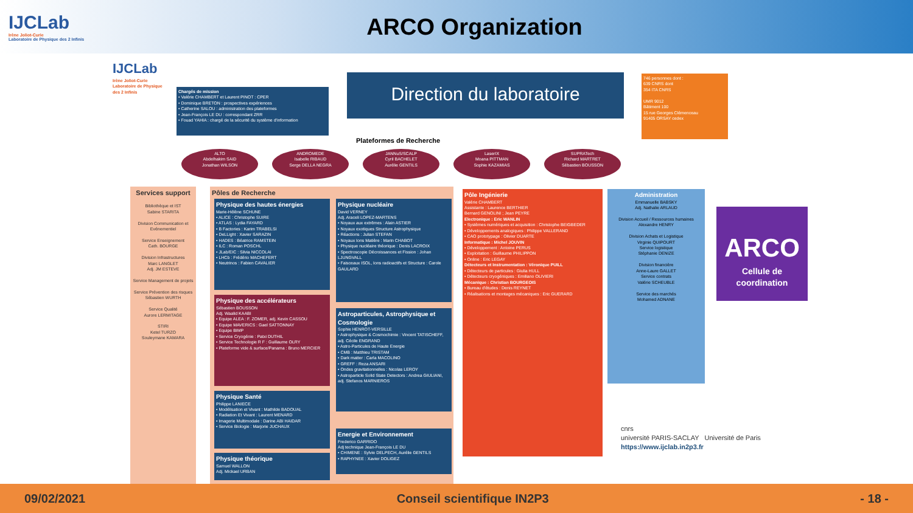IJCLab
Irène Joliot-Curie
Laboratoire de Physique des 2 Infinis
ARCO Organization
IJCLab
Irène Joliot-Curie
Laboratoire de Physique des 2 Infinis
Chargés de mission
• Valérie CHAMBERT et Laurent PINOT : CPER
• Dominique BRETON : prospectives expériences
• Catherine SALOU : administration des plateformes
• Jean-François LE DU : correspondant ZRR
• Fouad YAHIA : chargé de la sécurité du système d'information
Direction du laboratoire
746 personnes dont :
639 CNRS dont
354 ITA CNRS
UMR 9012
Bâtiment 100
15 rue Georges Clémenceau
91405 ORSAY cedex
Plateformes de Recherche
ALTO
Abdelhakim SAID
Jonathan WILSON
ANDROMEDE
Isabelle RIBAUD
Serge DELLA NEGRA
JANNuS/SCALP
Cyril BACHELET
Aurélie GENTILS
LaserIX
Moana PITTMAN
Sophie KAZAMIAS
SUPRATech
Richard MARTRET
Sébastien BOUSSON
Services support
Bibliothèque et IST
Sabine STARITA
Division Communication et Evénementiel
Service Enseignement
Cath. BOURGE
Division Infrastructures
Marc LANGLET
Adj. JM ESTEVE
Service Management de projets
Service Prévention des risques
Sébastien WURTH
Service Qualité
Aurore LERMITAGE
STIRI
Ketel TURZO
Souleymane KAMARA
Pôles de Recherche
Physique des hautes énergies
Marie-Hélène SCHUNE
• ALICE : Christophe SUIRE
• ATLAS : Lydia FAYARD
• B Factories : Karim TRABELSI
• DeLLight : Xavier SARAZIN
• HADES : Béatrice RAMSTEIN
• ILC : Roman POSCHL
• JLab/EIC : Silvia NICCOLAI
• LHCb : Frédério MACHEFERT
• Neutrinos : Fabien CAVALIER
Physique nucléaire
David VERNEY
Adj. Araceli LOPEZ-MARTENS
• Noyaux aux extrêmes : Alain ASTIER
• Noyaux exotiques Structure Astrophysique
• Réactions : Julian STEFAN
• Noyaux Ions Matière : Marin CHABOT
• Physique nucléaire théorique : Denis LACROIX
• Spectroscopie Décroissances et Fission : Johan LJUNGVALL
• Faisceaux ISOL, Ions radioactifs et Structure : Carole GAULARD
Physique des accélérateurs
Sébastien BOUSSON
Adj. Waalid KAABI
• Equipe ALEA : F. ZOMER, adj. Kevin CASSOU
• Equipe MAVERICS : Gael SATTONNAY
• Equipe BIMP
• Service Cryogénie : Patxi DUTHIL
• Service Technologie R F : Guillaume OLRY
• Plateforme vide & surface/Panama : Bruno MERCIER
Astroparticules, Astrophysique et Cosmologie
Sophie HENROT-VERSILLE
• Astrophysique & Cosmochimie : Vincent TATISCHEFF, adj. Cécile ENGRAND
• Astro-Particules de Haute Energie
• CMB : Matthieu TRISTAM
• Dark matter : Carla MACOLINO
• GREFF : Reza ANSARI
• Ondes gravitationnelles : Nicolas LEROY
• Astroparticle Solid State Detectors : Andrea GIULIANI, adj. Stefanos MARNIEROS
Physique Santé
Philippe LANIECE
• Modélisation et Vivant : Mathilde BADOUAL
• Radiation Et Vivant : Laurent MENARD
• Imagerie Multimodale : Darine ABI HAIDAR
• Service Biologie : Marjorie JUCHAUX
Energie et Environnement
Frederico GARRIDO
Adj technique Jean-François LE DU
• CHIMENE : Sylvie DELPECH, Aurélie GENTILS
• RAPHYNEE : Xavier DOLIGEZ
Physique théorique
Samuel WALLON
Adj. Mickael URBAN
Pôle Ingénierie
Valérie CHAMBERT
Assistante : Laurence BERTHIER
Bernard GENOLINI ; Jean PEYRE
Electronique : Eric WANLIN
• Systèmes numériques et acquisition : Christophe BEIGBEDER
• Développements analogiques : Philippe VALLERAND
• CAO prototypage : Olivier DUARTE
Informatique : Michel JOUVIN
• Développement : Antoine PERUS
• Exploitation : Guillaume PHILIPPON
• Online : Eric LEGAY
Détecteurs et Instrumentation : Véronique PUILL
• Détecteurs de particules : Giulia HULL
• Détecteurs cryogéniques : Emiliano OLIVIERI
Mécanique : Christian BOURGEOIS
• Bureau d'études : Denis REYNET
• Réalisations et montages mécaniques : Eric GUERARD
Administration
Emmanuelle BABSKY
Adj. Nathalie ARLAUD
Division Accueil / Ressources humaines
Alexandre HENRY
Division Achats et Logistique
Virginie QUIPOURT
Service logistique
Stéphanie DENIZE
Division financière
Anne-Laure GALLET
Service contrats
Valérie SCHEUBLE
Service des marchés
Mohamed ADNANE
ARCO
Cellule de coordination
cnrs
université PARIS-SACLAY Université de Paris
https://www.ijclab.in2p3.fr
09/02/2021 Conseil scientifique IN2P3 - 18 -